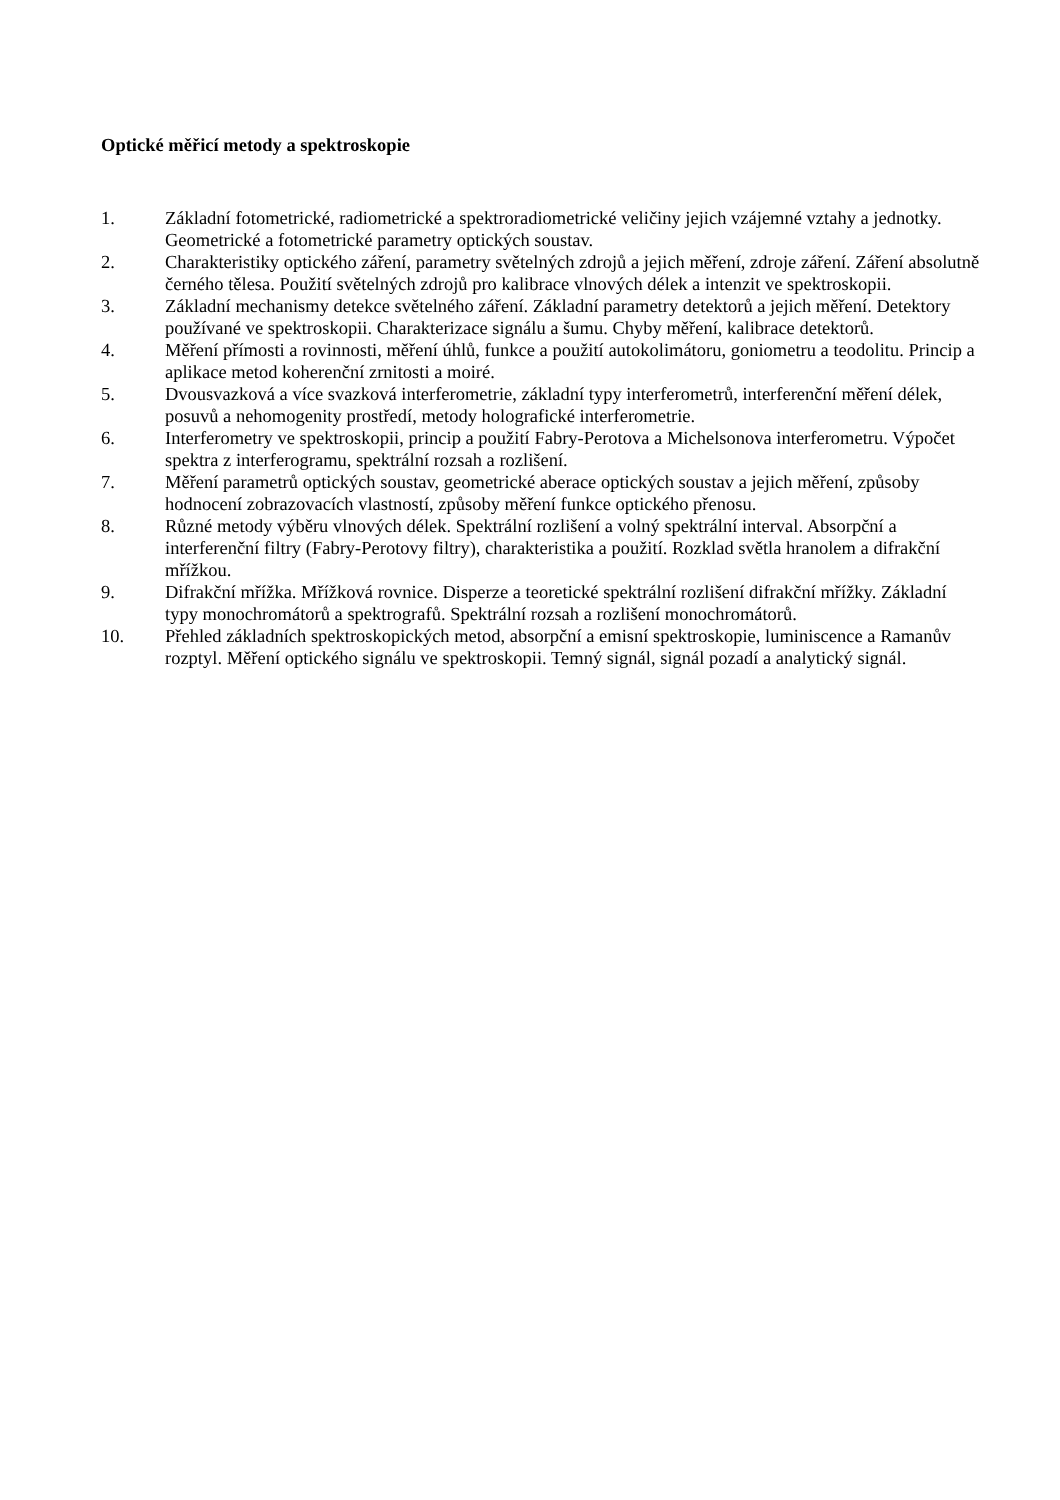Optické měřicí metody a spektroskopie
1. Základní fotometrické, radiometrické a spektroradiometrické veličiny jejich vzájemné vztahy a jednotky. Geometrické a fotometrické parametry optických soustav.
2. Charakteristiky optického záření, parametry světelných zdrojů a jejich měření, zdroje záření. Záření absolutně černého tělesa. Použití světelných zdrojů pro kalibrace vlnových délek a intenzit ve spektroskopii.
3. Základní mechanismy detekce světelného záření. Základní parametry detektorů a jejich měření. Detektory používané ve spektroskopii. Charakterizace signálu a šumu. Chyby měření, kalibrace detektorů.
4. Měření přímosti a rovinnosti, měření úhlů, funkce a použití autokolimátoru, goniometru a teodolitu. Princip a aplikace metod koherenční zrnitosti a moiré.
5. Dvousvazková a více svazková interferometrie, základní typy interferometrů, interferenční měření délek, posuvů a nehomogenity prostředí, metody holografické interferometrie.
6. Interferometry ve spektroskopii, princip a použití Fabry-Perotova a Michelsonova interferometru. Výpočet spektra z interferogramu, spektrální rozsah a rozlišení.
7. Měření parametrů optických soustav, geometrické aberace optických soustav a jejich měření, způsoby hodnocení zobrazovacích vlastností, způsoby měření funkce optického přenosu.
8. Různé metody výběru vlnových délek. Spektrální rozlišení a volný spektrální interval. Absorpční a interferenční filtry (Fabry-Perotovy filtry), charakteristika a použití. Rozklad světla hranolem a difrakční mřížkou.
9. Difrakční mřížka. Mřížková rovnice. Disperze a teoretické spektrální rozlišení difrakční mřížky. Základní typy monochromátorů a spektrografů. Spektrální rozsah a rozlišení monochromátorů.
10. Přehled základních spektroskopických metod, absorpční a emisní spektroskopie, luminiscence a Ramanův rozptyl. Měření optického signálu ve spektroskopii. Temný signál, signál pozadí a analytický signál.